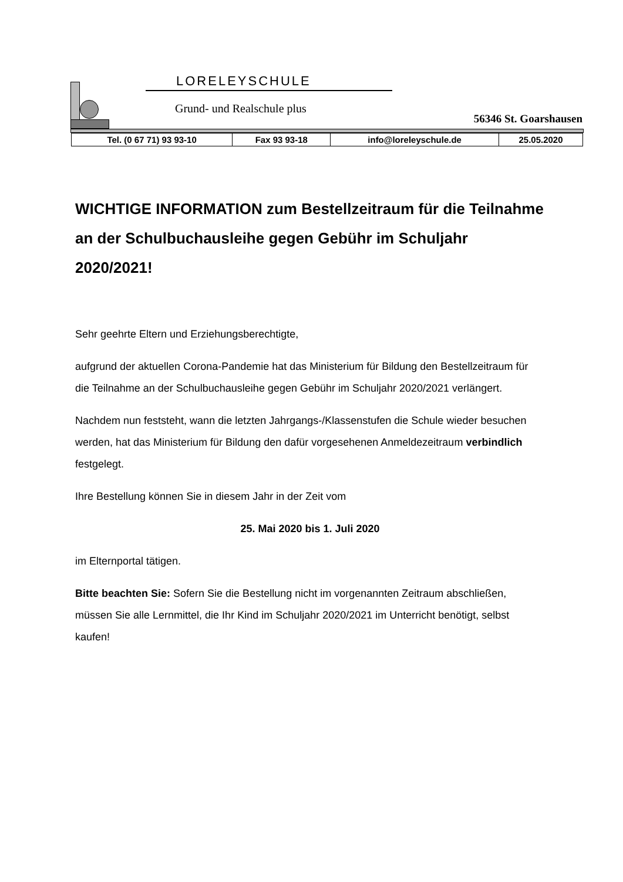LORELEYSCHULE
Grund- und Realschule plus
56346 St. Goarshausen
| Tel. (0 67 71) 93 93-10 | Fax 93 93-18 | info@loreleyschule.de | 25.05.2020 |
WICHTIGE INFORMATION zum Bestellzeitraum für die Teilnahme an der Schulbuchausleihe gegen Gebühr im Schuljahr 2020/2021!
Sehr geehrte Eltern und Erziehungsberechtigte,
aufgrund der aktuellen Corona-Pandemie hat das Ministerium für Bildung den Bestellzeitraum für die Teilnahme an der Schulbuchausleihe gegen Gebühr im Schuljahr 2020/2021 verlängert.
Nachdem nun feststeht, wann die letzten Jahrgangs-/Klassenstufen die Schule wieder besuchen werden, hat das Ministerium für Bildung den dafür vorgesehenen Anmeldezeitraum verbindlich festgelegt.
Ihre Bestellung können Sie in diesem Jahr in der Zeit vom
25. Mai 2020 bis 1. Juli 2020
im Elternportal tätigen.
Bitte beachten Sie: Sofern Sie die Bestellung nicht im vorgenannten Zeitraum abschließen, müssen Sie alle Lernmittel, die Ihr Kind im Schuljahr 2020/2021 im Unterricht benötigt, selbst kaufen!